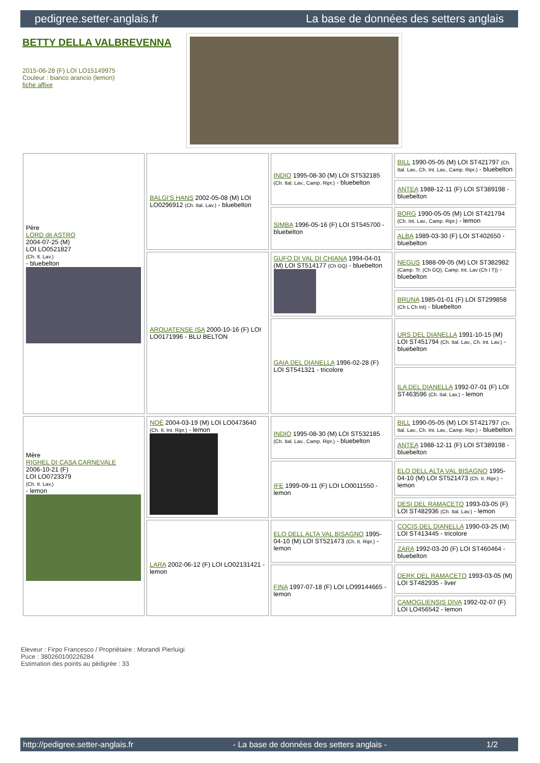pedigree.setter-anglais.fr La base de données des setters anglais
BETTY DELLA VALBREVENNA
2015-06-28 (F) LOI LO15149975
Couleur : bianco arancio (lemon)
fiche affixe
| Père LORD dit ASTRO 2004-07-25 (M) LOI LO0521827 (Ch. It. Lav.) - bluebelton | BALGI'S HANS 2002-05-08 (M) LOI LO0296912 (Ch. Ital. Lav.) - bluebelton | INDIO 1995-08-30 (M) LOI ST532185 (Ch. Ital. Lav., Camp. Ripr.) - bluebelton | BILL 1990-05-05 (M) LOI ST421797 (Ch. Ital. Lav., Ch. Int. Lav., Camp. Ripr.) - bluebelton |
| | | | ANTEA 1988-12-11 (F) LOI ST389198 - bluebelton |
| | | SIMBA 1996-05-16 (F) LOI ST545700 - bluebelton | BORG 1990-05-05 (M) LOI ST421794 (Ch. Int. Lav., Camp. Ripr.) - lemon |
| | | | ALBA 1989-03-30 (F) LOI ST402650 - bluebelton |
| | ARQUATENSE ISA 2000-10-16 (F) LOI LO0171996 - BLU BELTON | GUFO DI VAL DI CHIANA 1994-04-01 (M) LOI ST514177 (Ch GQ) - bluebelton | NEGUS 1988-09-05 (M) LOI ST382982 (Camp. Tr. (Ch GQ), Camp. Int. Lav (Ch I T)) - bluebelton |
| | | | BRUNA 1985-01-01 (F) LOI ST299858 (Ch L Ch Int) - bluebelton |
| | | GAIA DEL DIANELLA 1996-02-28 (F) LOI ST541321 - tricolore | URS DEL DIANELLA 1991-10-15 (M) LOI ST451794 (Ch. Ital. Lav., Ch. Int. Lav.) - bluebelton |
| | | | ILA DEL DIANELLA 1992-07-01 (F) LOI ST463596 (Ch. Ital. Lav.) - lemon |
| Mère RIGHEL DI CASA CARNEVALE 2006-10-21 (F) LOI LO0723379 (Ch. It. Lav.) - lemon | NOÈ 2004-03-19 (M) LOI LO0473640 (Ch. It. Int. Ripr.) - lemon | INDIO 1995-08-30 (M) LOI ST532185 (Ch. Ital. Lav., Camp. Ripr.) - bluebelton | BILL 1990-05-05 (M) LOI ST421797 (Ch. Ital. Lav., Ch. Int. Lav., Camp. Ripr.) - bluebelton |
| | | | ANTEA 1988-12-11 (F) LOI ST389198 - bluebelton |
| | | IFE 1999-09-11 (F) LOI LO0011550 - lemon | ELO DELL ALTA VAL BISAGNO 1995-04-10 (M) LOI ST521473 (Ch. It. Ripr.) - lemon |
| | | | DESI DEL RAMACETO 1993-03-05 (F) LOI ST482936 (Ch. Ital. Lav.) - lemon |
| | LARA 2002-06-12 (F) LOI LO02131421 - lemon | ELO DELL ALTA VAL BISAGNO 1995-04-10 (M) LOI ST521473 (Ch. It. Ripr.) - lemon | COCIS DEL DIANELLA 1990-03-25 (M) LOI ST413445 - tricolore |
| | | | ZARA 1992-03-20 (F) LOI ST460464 - bluebelton |
| | | FINA 1997-07-18 (F) LOI LO99144665 - lemon | DERK DEL RAMACETO 1993-03-05 (M) LOI ST482935 - liver |
| | | | CAMOGLIENSIS DIVA 1992-02-07 (F) LOI LO456542 - lemon |
Eleveur : Firpo Francesco / Propriétaire : Morandi Pierluigi
Puce : 380260100226284
Estimation des points au pédigrée : 33
http://pedigree.setter-anglais.fr - La base de données des setters anglais - 1/2